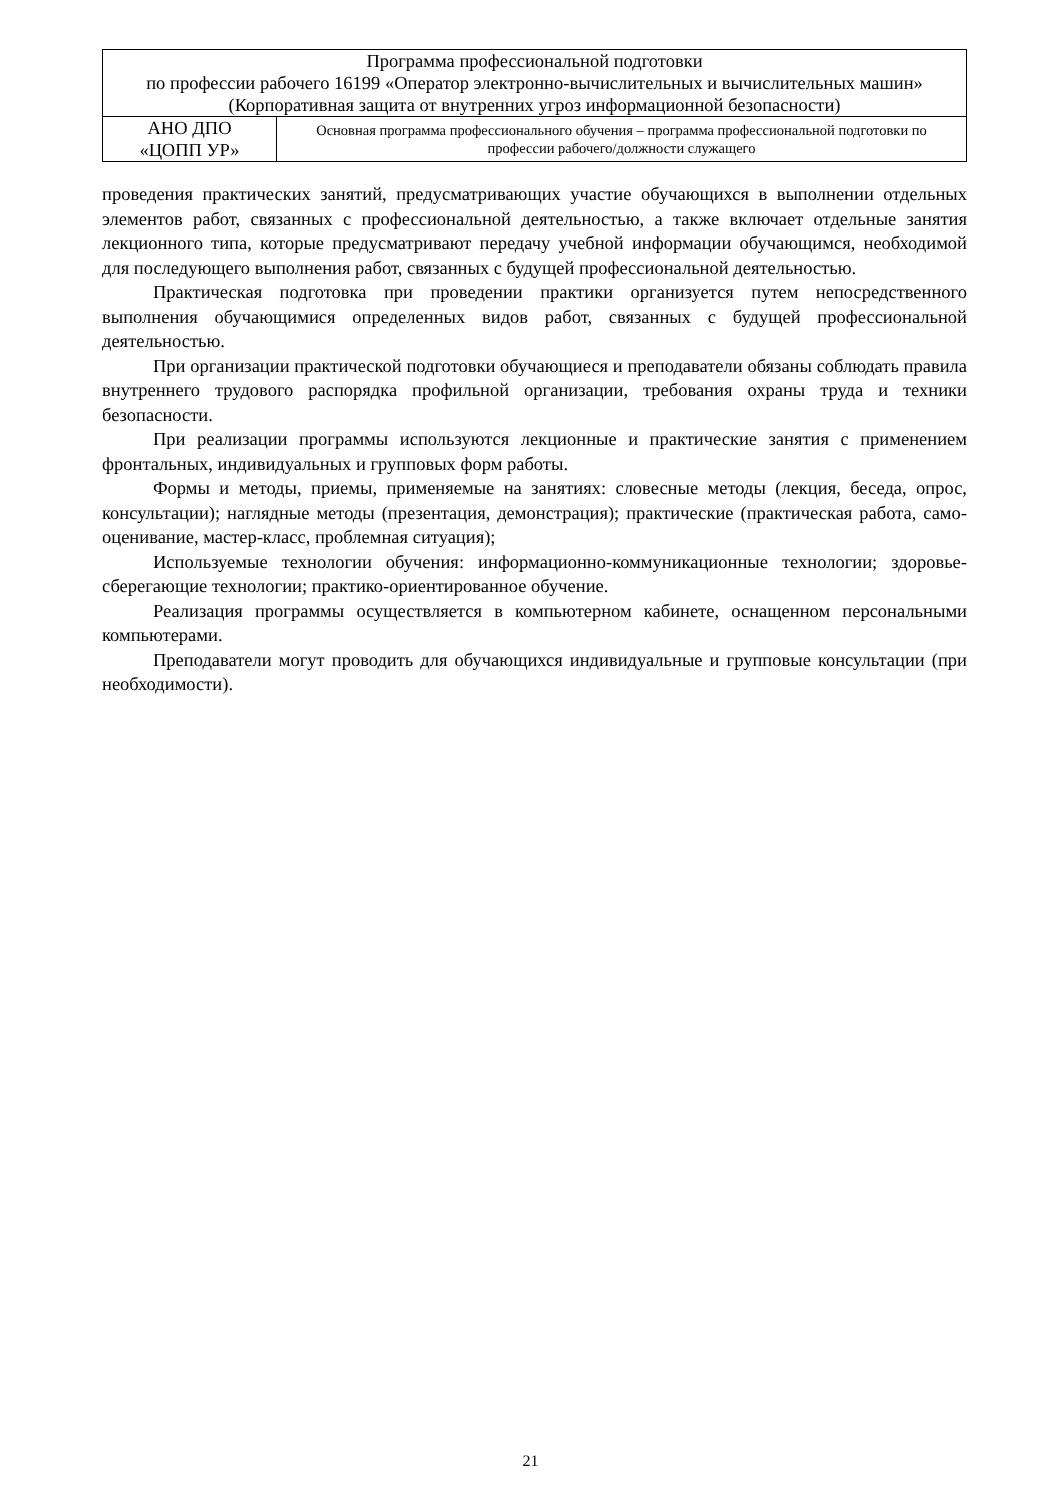| Программа профессиональной подготовки по профессии рабочего 16199 «Оператор электронно-вычислительных и вычислительных машин» (Корпоративная защита от внутренних угроз информационной безопасности) | |
| АНО ДПО «ЦОПП УР» | Основная программа профессионального обучения – программа профессиональной подготовки по профессии рабочего/должности служащего |
проведения практических занятий, предусматривающих участие обучающихся в выполнении отдельных элементов работ, связанных с профессиональной деятельностью, а также включает отдельные занятия лекционного типа, которые предусматривают передачу учебной информации обучающимся, необходимой для последующего выполнения работ, связанных с будущей профессиональной деятельностью.
Практическая подготовка при проведении практики организуется путем непосредственного выполнения обучающимися определенных видов работ, связанных с будущей профессиональной деятельностью.
При организации практической подготовки обучающиеся и преподаватели обязаны соблюдать правила внутреннего трудового распорядка профильной организации, требования охраны труда и техники безопасности.
При реализации программы используются лекционные и практические занятия с применением фронтальных, индивидуальных и групповых форм работы.
Формы и методы, приемы, применяемые на занятиях: словесные методы (лекция, беседа, опрос, консультации); наглядные методы (презентация, демонстрация); практические (практическая работа, само-оценивание, мастер-класс, проблемная ситуация);
Используемые технологии обучения: информационно-коммуникационные технологии; здоровье-сберегающие технологии; практико-ориентированное обучение.
Реализация программы осуществляется в компьютерном кабинете, оснащенном персональными компьютерами.
Преподаватели могут проводить для обучающихся индивидуальные и групповые консультации (при необходимости).
21